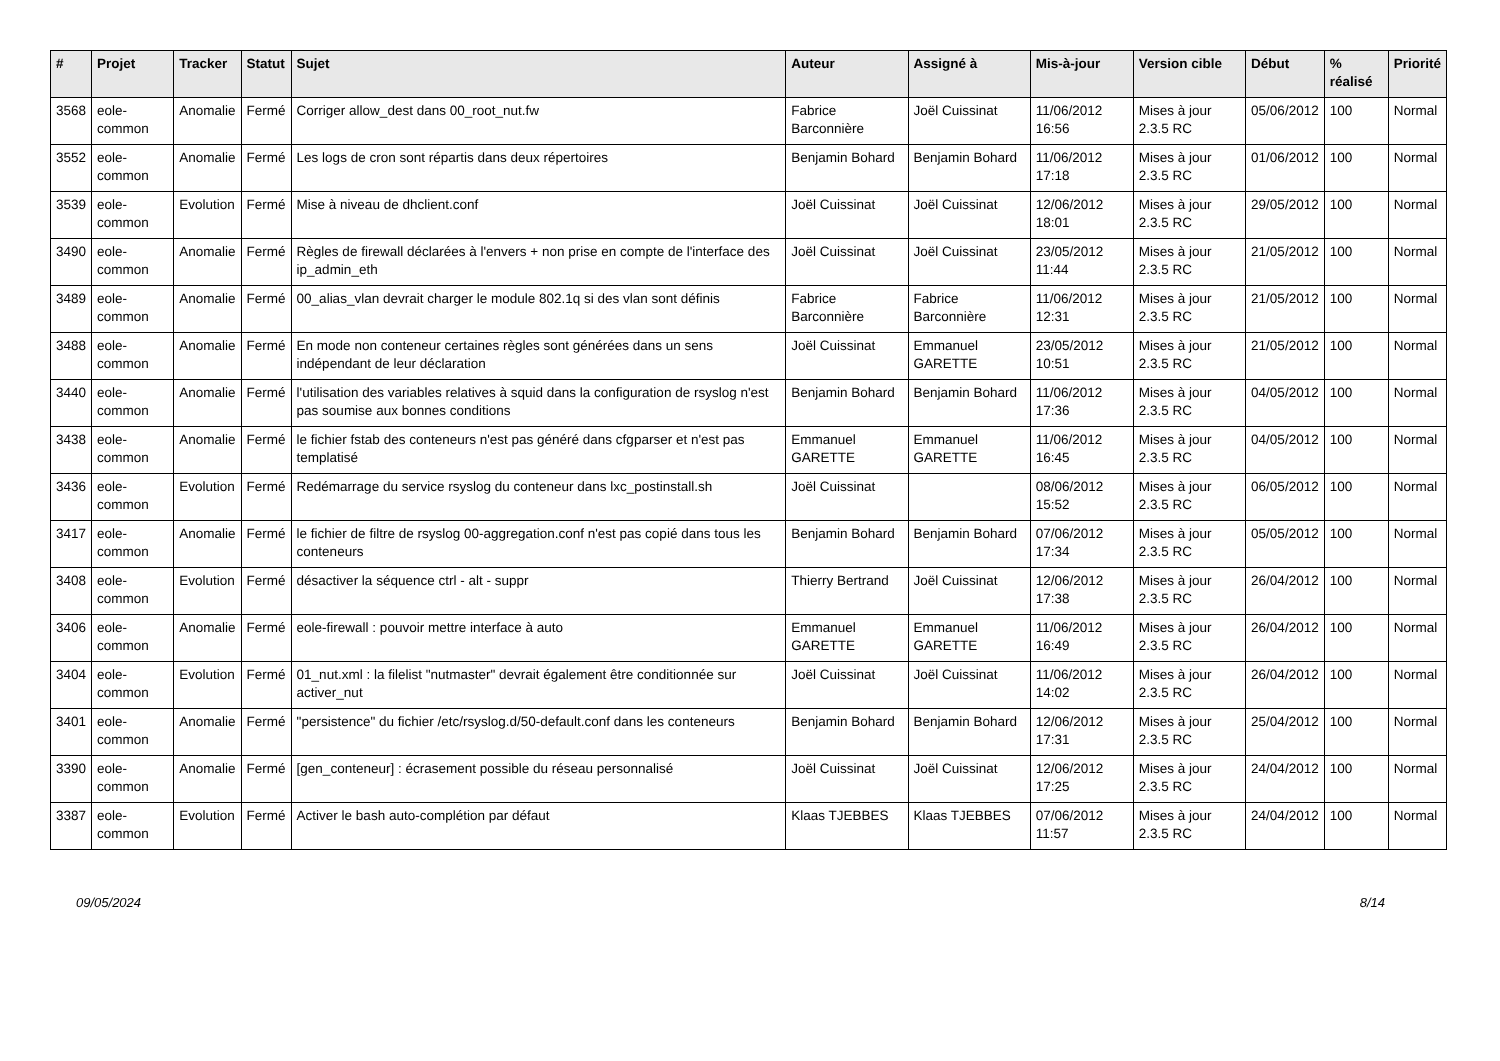| # | Projet | Tracker | Statut | Sujet | Auteur | Assigné à | Mis-à-jour | Version cible | Début | % réalisé | Priorité |
| --- | --- | --- | --- | --- | --- | --- | --- | --- | --- | --- | --- |
| 3568 | eole-common | Anomalie | Fermé | Corriger allow_dest dans 00_root_nut.fw | Fabrice Barconnière | Joël Cuissinat | 11/06/2012 16:56 | Mises à jour 2.3.5 RC | 05/06/2012 | 100 | Normal |
| 3552 | eole-common | Anomalie | Fermé | Les logs de cron sont répartis dans deux répertoires | Benjamin Bohard | Benjamin Bohard | 11/06/2012 17:18 | Mises à jour 2.3.5 RC | 01/06/2012 | 100 | Normal |
| 3539 | eole-common | Evolution | Fermé | Mise à niveau de dhclient.conf | Joël Cuissinat | Joël Cuissinat | 12/06/2012 18:01 | Mises à jour 2.3.5 RC | 29/05/2012 | 100 | Normal |
| 3490 | eole-common | Anomalie | Fermé | Règles de firewall déclarées à l'envers + non prise en compte de l'interface des ip_admin_eth | Joël Cuissinat | Joël Cuissinat | 23/05/2012 11:44 | Mises à jour 2.3.5 RC | 21/05/2012 | 100 | Normal |
| 3489 | eole-common | Anomalie | Fermé | 00_alias_vlan devrait charger le module 802.1q si des vlan sont définis | Fabrice Barconnière | Fabrice Barconnière | 11/06/2012 12:31 | Mises à jour 2.3.5 RC | 21/05/2012 | 100 | Normal |
| 3488 | eole-common | Anomalie | Fermé | En mode non conteneur certaines règles sont générées dans un sens indépendant de leur déclaration | Joël Cuissinat | Emmanuel GARETTE | 23/05/2012 10:51 | Mises à jour 2.3.5 RC | 21/05/2012 | 100 | Normal |
| 3440 | eole-common | Anomalie | Fermé | l'utilisation des variables relatives à squid dans la configuration de rsyslog n'est pas soumise aux bonnes conditions | Benjamin Bohard | Benjamin Bohard | 11/06/2012 17:36 | Mises à jour 2.3.5 RC | 04/05/2012 | 100 | Normal |
| 3438 | eole-common | Anomalie | Fermé | le fichier fstab des conteneurs n'est pas généré dans cfgparser et n'est pas templatisé | Emmanuel GARETTE | Emmanuel GARETTE | 11/06/2012 16:45 | Mises à jour 2.3.5 RC | 04/05/2012 | 100 | Normal |
| 3436 | eole-common | Evolution | Fermé | Redémarrage du service rsyslog du conteneur dans lxc_postinstall.sh | Joël Cuissinat | | 08/06/2012 15:52 | Mises à jour 2.3.5 RC | 06/05/2012 | 100 | Normal |
| 3417 | eole-common | Anomalie | Fermé | le fichier de filtre de rsyslog 00-aggregation.conf n'est pas copié dans tous les conteneurs | Benjamin Bohard | Benjamin Bohard | 07/06/2012 17:34 | Mises à jour 2.3.5 RC | 05/05/2012 | 100 | Normal |
| 3408 | eole-common | Evolution | Fermé | désactiver la séquence ctrl - alt - suppr | Thierry Bertrand | Joël Cuissinat | 12/06/2012 17:38 | Mises à jour 2.3.5 RC | 26/04/2012 | 100 | Normal |
| 3406 | eole-common | Anomalie | Fermé | eole-firewall : pouvoir mettre interface à auto | Emmanuel GARETTE | Emmanuel GARETTE | 11/06/2012 16:49 | Mises à jour 2.3.5 RC | 26/04/2012 | 100 | Normal |
| 3404 | eole-common | Evolution | Fermé | 01_nut.xml : la filelist "nutmaster" devrait également être conditionnée sur activer_nut | Joël Cuissinat | Joël Cuissinat | 11/06/2012 14:02 | Mises à jour 2.3.5 RC | 26/04/2012 | 100 | Normal |
| 3401 | eole-common | Anomalie | Fermé | "persistence" du fichier /etc/rsyslog.d/50-default.conf dans les conteneurs | Benjamin Bohard | Benjamin Bohard | 12/06/2012 17:31 | Mises à jour 2.3.5 RC | 25/04/2012 | 100 | Normal |
| 3390 | eole-common | Anomalie | Fermé | [gen_conteneur] : écrasement possible du réseau personnalisé | Joël Cuissinat | Joël Cuissinat | 12/06/2012 17:25 | Mises à jour 2.3.5 RC | 24/04/2012 | 100 | Normal |
| 3387 | eole-common | Evolution | Fermé | Activer le bash auto-complétion par défaut | Klaas TJEBBES | Klaas TJEBBES | 07/06/2012 11:57 | Mises à jour 2.3.5 RC | 24/04/2012 | 100 | Normal |
09/05/2024 8/14